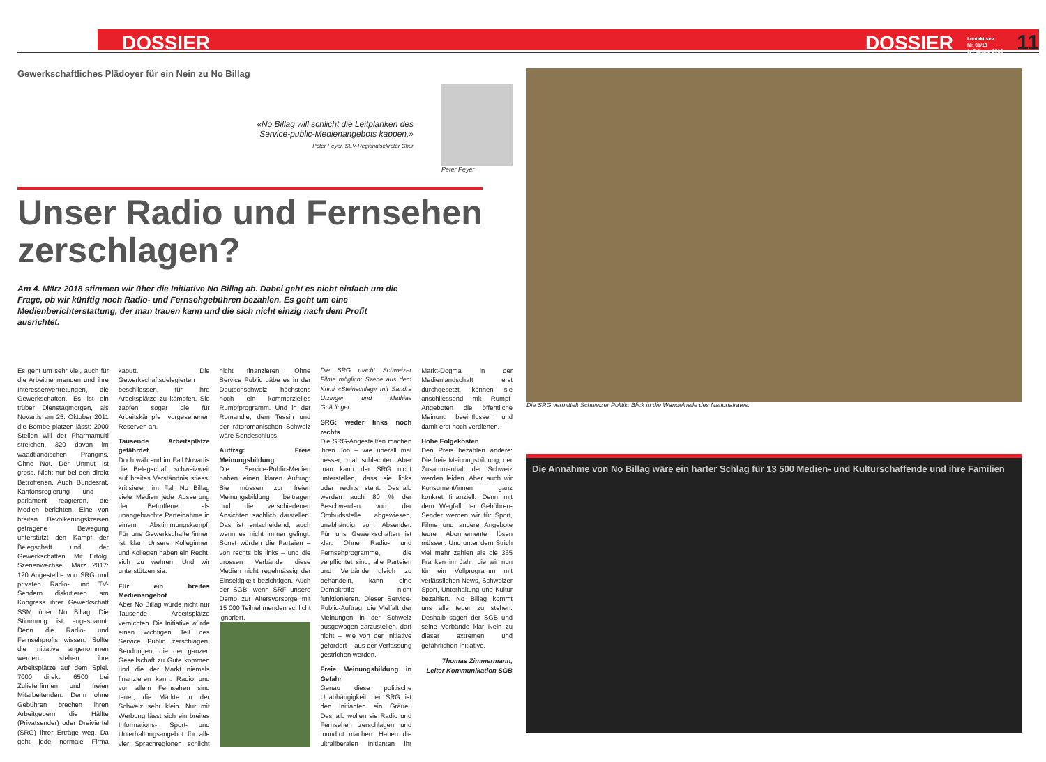DOSSIER
DOSSIER kontakt.sev
Nr. 01/18
1. Februar 2018 11
Gewerkschaftliches Plädoyer für ein Nein zu No Billag
«No Billag will schlicht die Leitplanken des
Service-public-Medienangebots kappen.»
Peter Peyer, SEV-Regionalsekretär Chur
Peter Peyer
Unser Radio und Fernsehen
zerschlagen?
Am 4. März 2018 stimmen wir über die Initiative No Billag ab. Dabei geht es nicht einfach um die Frage, ob wir künftig noch Radio- und Fernsehgebühren bezahlen. Es geht um eine Medienberichterstattung, der man trauen kann und die sich nicht einzig nach dem Profit ausrichtet.
Es geht um sehr viel, auch für die Arbeitnehmenden und ihre Interessenvertretungen, die Gewerkschaften. Es ist ein trüber Dienstagmorgen, als Novartis am 25. Oktober 2011 die Bombe platzen lässt: 2000 Stellen will der Pharmamulti streichen, 320 davon im waadtländischen Prangins. Ohne Not. Der Unmut ist gross. Nicht nur bei den direkt Betroffenen. Auch Bundesrat, Kantonsregierung und -parlament reagieren, die Medien berichten. Eine von breiten Bevölkerungskreisen getragene Bewegung unterstützt den Kampf der Belegschaft und der Gewerkschaften. Mit Erfolg. Szenenwechsel. März 2017: 120 Angestellte von SRG und privaten Radio- und TV-Sendern diskutieren am Kongress ihrer Gewerkschaft SSM über No Billag. Die Stimmung ist angespannt. Denn die Radio- und Fernsehprofis wissen: Sollte die Initiative angenommen werden, stehen ihre Arbeitsplätze auf dem Spiel. 7000 direkt, 6500 bei Zulieferfirmen und freien Mitarbeitenden. Denn ohne Gebühren brechen ihren Arbeitgebern die Hälfte (Privatsender) oder Dreiviertel (SRG) ihrer Erträge weg. Da geht jede normale Firma kaputt. Die Gewerkschaftsdelegierten beschliessen, für ihre Arbeitsplätze zu kämpfen. Sie zapfen sogar die für Arbeitskämpfe vorgesehenen Reserven an.
Tausende Arbeitsplätze gefährdet
Doch während im Fall Novartis die Belegschaft schweizweit auf breites Verständnis stiess, kritisieren im Fall No Billag viele Medien jede Äusserung der Betroffenen als unangebrachte Parteinahme in einem Abstimmungskampf. Für uns Gewerkschafter/innen ist klar: Unsere Kolleginnen und Kollegen haben ein Recht, sich zu wehren. Und wir unterstützen sie.
Für ein breites Medienangebot
Aber No Billag würde nicht nur Tausende Arbeitsplätze vernichten. Die Initiative würde einen wichtigen Teil des Service Public zerschlagen. Sendungen, die der ganzen Gesellschaft zu Gute kommen und die der Markt niemals finanzieren kann. Radio und vor allem Fernsehen sind teuer, die Märkte in der Schweiz sehr klein. Nur mit Werbung lässt sich ein breites Informations-, Sport- und Unterhaltungsangebot für alle vier Sprachregionen schlicht nicht finanzieren. Ohne Service Public gäbe es in der Deutschschweiz höchstens noch ein kommerzielles Rumpfprogramm. Und in der Romandie, dem Tessin und der rätoromanischen Schweiz wäre Sendeschluss.
Auftrag: Freie Meinungsbildung
Die Service-Public-Medien haben einen klaren Auftrag: Sie müssen zur freien Meinungsbildung beitragen und die verschiedenen Ansichten sachlich darstellen. Das ist entscheidend, auch wenn es nicht immer gelingt. Sonst würden die Parteien – von rechts bis links – und die grossen Verbände diese Medien nicht regelmässig der Einseitigkeit bezichtigen. Auch der SGB, wenn SRF unsere Demo zur Altersvorsorge mit 15 000 Teilnehmenden schlicht ignoriert.
Die SRG macht Schweizer Filme möglich: Szene aus dem Krimi «Steinschlag» mit Sandra Utzinger und Mathias Gnädinger.
SRG: weder links noch rechts
Die SRG-Angestellten machen ihren Job – wie überall mal besser, mal schlechter. Aber man kann der SRG nicht unterstellen, dass sie links oder rechts steht. Deshalb werden auch 80 % der Beschwerden von der Ombudsstelle abgewiesen, unabhängig vom Absender. Für uns Gewerkschaften ist klar: Ohne Radio- und Fernsehprogramme, die verpflichtet sind, alle Parteien und Verbände gleich zu behandeln, kann eine Demokratie nicht funktionieren. Dieser Service-Public-Auftrag, die Vielfalt der Meinungen in der Schweiz ausgewogen darzustellen, darf nicht – wie von der Initiative gefordert – aus der Verfassung gestrichen werden.
Freie Meinungsbildung in Gefahr
Genau diese politische Unabhängigkeit der SRG ist den Initianten ein Gräuel. Deshalb wollen sie Radio und Fernsehen zerschlagen und mundtot machen. Haben die ultraliberalen Initianten ihr Markt-Dogma in der Medienlandschaft erst durchgesetzt, können sie anschliessend mit Rumpf-Angeboten die öffentliche Meinung beeinflussen und damit erst noch verdienen.
Hohe Folgekosten
Den Preis bezahlen andere: Die freie Meinungsbildung, der Zusammenhalt der Schweiz werden leiden. Aber auch wir Konsument/innen ganz konkret finanziell. Denn mit dem Wegfall der Gebühren-Sender werden wir für Sport, Filme und andere Angebote teure Abonnemente lösen müssen. Und unter dem Strich viel mehr zahlen als die 365 Franken im Jahr, die wir nun für ein Vollprogramm mit verlässlichen News, Schweizer Sport, Unterhaltung und Kultur bezahlen. No Billag kommt uns alle teuer zu stehen. Deshalb sagen der SGB und seine Verbände klar Nein zu dieser extremen und gefährlichen Initiative.
Thomas Zimmermann,
Leiter Kommunikation SGB
Die SRG vermittelt Schweizer Politik: Blick in die Wandelhalle des Nationalrates.
Die Annahme von No Billag wäre ein harter Schlag für 13 500 Medien- und Kulturschaffende und ihre Familien